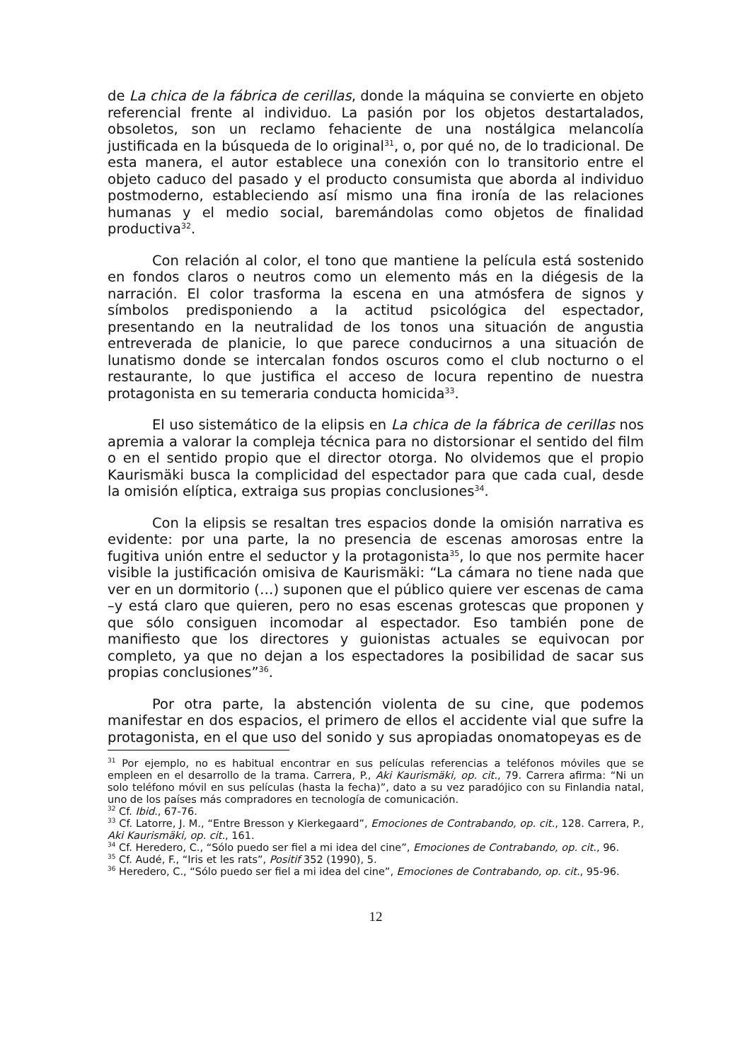de La chica de la fábrica de cerillas, donde la máquina se convierte en objeto referencial frente al individuo. La pasión por los objetos destartalados, obsoletos, son un reclamo fehaciente de una nostálgica melancolía justificada en la búsqueda de lo original<sup>31</sup>, o, por qué no, de lo tradicional. De esta manera, el autor establece una conexión con lo transitorio entre el objeto caduco del pasado y el producto consumista que aborda al individuo postmoderno, estableciendo así mismo una fina ironía de las relaciones humanas y el medio social, baremándolas como objetos de finalidad productiva<sup>32</sup>.
Con relación al color, el tono que mantiene la película está sostenido en fondos claros o neutros como un elemento más en la diégesis de la narración. El color trasforma la escena en una atmósfera de signos y símbolos predisponiendo a la actitud psicológica del espectador, presentando en la neutralidad de los tonos una situación de angustia entreverada de planicie, lo que parece conducirnos a una situación de lunatismo donde se intercalan fondos oscuros como el club nocturno o el restaurante, lo que justifica el acceso de locura repentino de nuestra protagonista en su temeraria conducta homicida<sup>33</sup>.
El uso sistemático de la elipsis en La chica de la fábrica de cerillas nos apremia a valorar la compleja técnica para no distorsionar el sentido del film o en el sentido propio que el director otorga. No olvidemos que el propio Kaurismäki busca la complicidad del espectador para que cada cual, desde la omisión elíptica, extraiga sus propias conclusiones<sup>34</sup>.
Con la elipsis se resaltan tres espacios donde la omisión narrativa es evidente: por una parte, la no presencia de escenas amorosas entre la fugitiva unión entre el seductor y la protagonista<sup>35</sup>, lo que nos permite hacer visible la justificación omisiva de Kaurismäki: “La cámara no tiene nada que ver en un dormitorio (…) suponen que el público quiere ver escenas de cama –y está claro que quieren, pero no esas escenas grotescas que proponen y que sólo consiguen incomodar al espectador. Eso también pone de manifiesto que los directores y guionistas actuales se equivocan por completo, ya que no dejan a los espectadores la posibilidad de sacar sus propias conclusiones”<sup>36</sup>.
Por otra parte, la abstención violenta de su cine, que podemos manifestar en dos espacios, el primero de ellos el accidente vial que sufre la protagonista, en el que uso del sonido y sus apropiadas onomatopeyas es de
<sup>31</sup> Por ejemplo, no es habitual encontrar en sus películas referencias a teléfonos móviles que se empleen en el desarrollo de la trama. Carrera, P., Aki Kaurismäki, op. cit., 79. Carrera afirma: “Ni un solo teléfono móvil en sus películas (hasta la fecha)”, dato a su vez paradójico con su Finlandia natal, uno de los países más compradores en tecnología de comunicación.
<sup>32</sup> Cf. Ibid., 67-76.
<sup>33</sup> Cf. Latorre, J. M., “Entre Bresson y Kierkegaard”, Emociones de Contrabando, op. cit., 128. Carrera, P., Aki Kaurismäki, op. cit., 161.
<sup>34</sup> Cf. Heredero, C., “Sólo puedo ser fiel a mi idea del cine”, Emociones de Contrabando, op. cit., 96.
<sup>35</sup> Cf. Audé, F., “Iris et les rats”, Positif 352 (1990), 5.
<sup>36</sup> Heredero, C., “Sólo puedo ser fiel a mi idea del cine”, Emociones de Contrabando, op. cit., 95-96.
12